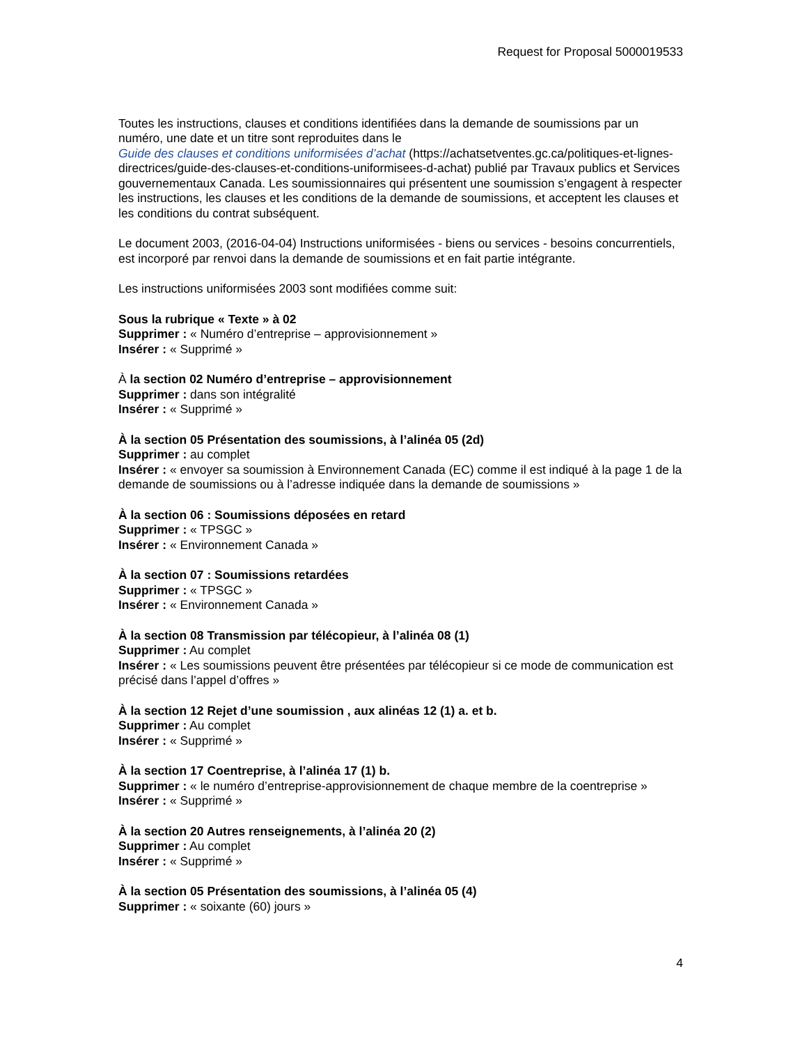Request for Proposal 5000019533
Toutes les instructions, clauses et conditions identifiées dans la demande de soumissions par un numéro, une date et un titre sont reproduites dans le
Guide des clauses et conditions uniformisées d’achat (https://achatsetventes.gc.ca/politiques-et-lignes-directrices/guide-des-clauses-et-conditions-uniformisees-d-achat) publié par Travaux publics et Services gouvernementaux Canada. Les soumissionnaires qui présentent une soumission s’engagent à respecter les instructions, les clauses et les conditions de la demande de soumissions, et acceptent les clauses et les conditions du contrat subséquent.
Le document 2003, (2016-04-04) Instructions uniformisées - biens ou services - besoins concurrentiels, est incorporé par renvoi dans la demande de soumissions et en fait partie intégrante.
Les instructions uniformisées 2003 sont modifiées comme suit:
Sous la rubrique « Texte » à 02
Supprimer : « Numéro d’entreprise – approvisionnement »
Insérer : « Supprimé »
À la section 02 Numéro d’entreprise – approvisionnement
Supprimer : dans son intégralité
Insérer : « Supprimé »
À la section 05 Présentation des soumissions, à l’alinéa 05 (2d)
Supprimer : au complet
Insérer : « envoyer sa soumission à Environnement Canada (EC) comme il est indiqué à la page 1 de la demande de soumissions ou à l’adresse indiquée dans la demande de soumissions »
À la section 06 : Soumissions déposées en retard
Supprimer : « TPSGC »
Insérer : « Environnement Canada »
À la section 07 : Soumissions retardées
Supprimer : « TPSGC »
Insérer : « Environnement Canada »
À la section 08 Transmission par télécopieur, à l’alinéa 08 (1)
Supprimer : Au complet
Insérer : « Les soumissions peuvent être présentées par télécopieur si ce mode de communication est précisé dans l’appel d’offres »
À la section 12 Rejet d’une soumission , aux alinéas 12 (1) a. et b.
Supprimer : Au complet
Insérer : « Supprimé »
À la section 17 Coentreprise, à l’alinéa 17 (1) b.
Supprimer : « le numéro d’entreprise-approvisionnement de chaque membre de la coentreprise »
Insérer : « Supprimé »
À la section 20 Autres renseignements, à l’alinéa 20 (2)
Supprimer : Au complet
Insérer : « Supprimé »
À la section 05 Présentation des soumissions, à l’alinéa 05 (4)
Supprimer : « soixante (60) jours »
4